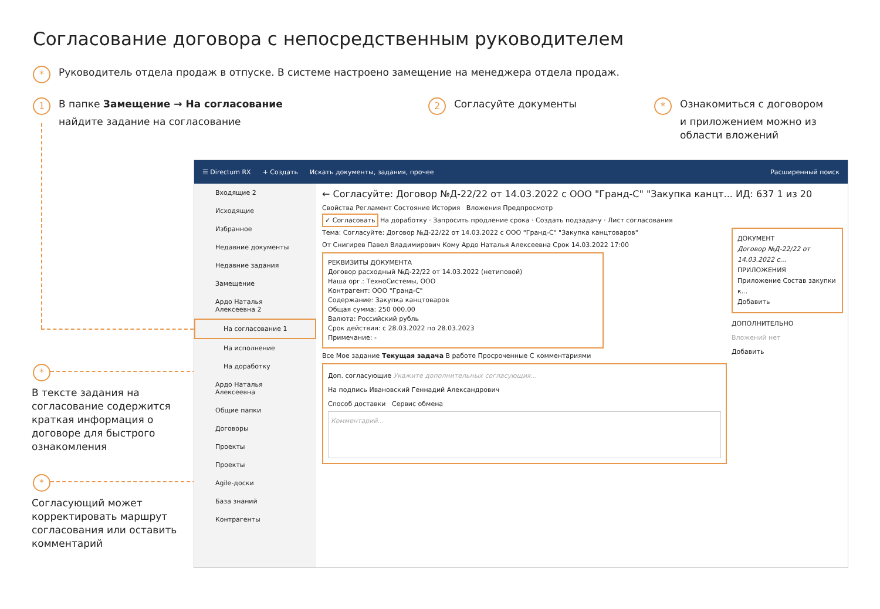Согласование договора с непосредственным руководителем
* Руководитель отдела продаж в отпуске. В системе настроено замещение на менеджера отдела продаж.
1 В папке Замещение → На согласование
найдите задание на согласование
2 Согласуйте документы
* Ознакомиться с договором
и приложением можно из
области вложений
*
В тексте задания на согласование содержится краткая информация о договоре для быстрого ознакомления
*
Согласующий может корректировать маршрут согласования или оставить комментарий
☰ Directum RX + Создать Искать документы, задания, прочее Расширенный поиск
Входящие 2
Исходящие
Избранное
Недавние документы
Недавние задания
Замещение
Ардо Наталья Алексеевна 2
На согласование 1
На исполнение
На доработку
Ардо Наталья Алексеевна
Общие папки
Договоры
Проекты
Проекты
Agile-доски
База знаний
Контрагенты
← Согласуйте: Договор №Д-22/22 от 14.03.2022 с ООО "Гранд-С" "Закупка канцт... ИД: 637 1 из 20
Свойства Регламент Состояние История Вложения Предпросмотр
✓ Согласовать На доработку · Запросить продление срока · Создать подзадачу · Лист согласования
Тема: Согласуйте: Договор №Д-22/22 от 14.03.2022 с ООО "Гранд-С" "Закупка канцтоваров"
От Снигирев Павел Владимирович Кому Ардо Наталья Алексеевна Срок 14.03.2022 17:00
РЕКВИЗИТЫ ДОКУМЕНТА
Договор расходный №Д-22/22 от 14.03.2022 (нетиповой)
Наша орг.: ТехноСистемы, ООО
Контрагент: ООО "Гранд-С"
Содержание: Закупка канцтоваров
Общая сумма: 250 000.00
Валюта: Российский рубль
Срок действия: с 28.03.2022 по 28.03.2023
Примечание: -
Все Мое задание Текущая задача В работе Просроченные С комментариями
Доп. согласующие Укажите дополнительных согласующих...
На подпись Ивановский Геннадий Александрович
Способ доставки Сервис обмена
Комментарий...
ДОКУМЕНТ
Договор №Д-22/22 от 14.03.2022 с...
ПРИЛОЖЕНИЯ
Приложение Состав закупки к...
Добавить
ДОПОЛНИТЕЛЬНО
Вложений нет
Добавить